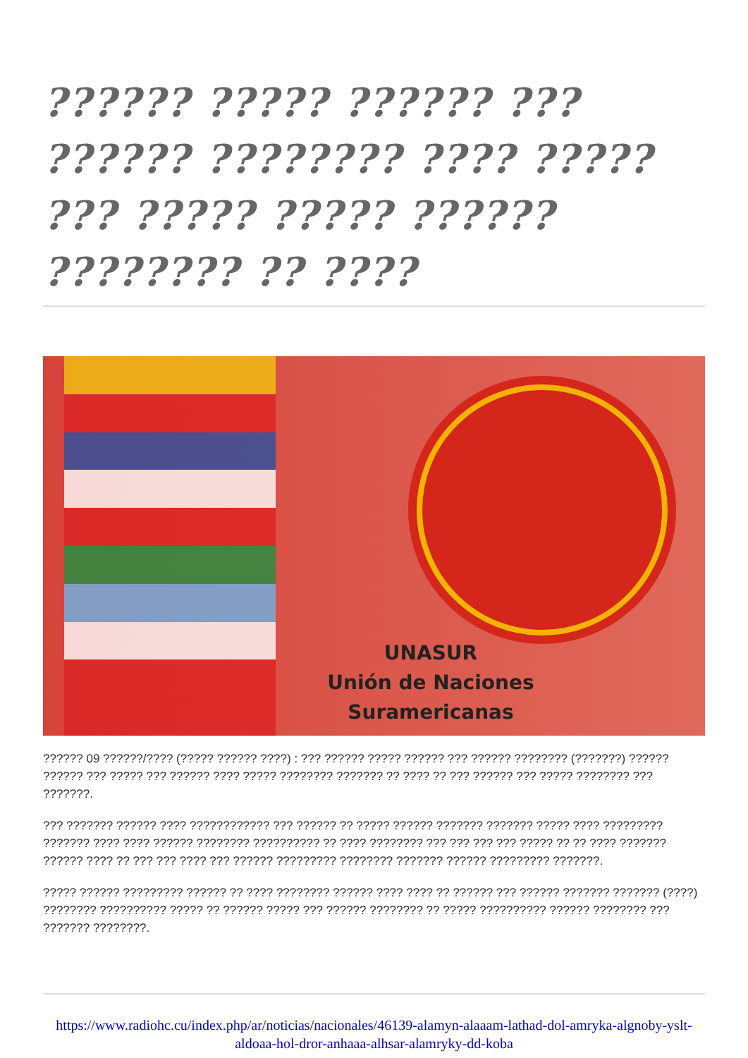?????? ????? ?????? ??? ?????? ???????? ???? ????? ??? ????? ????? ?????? ???????? ?? ????
UNASUR
Unión de Naciones
Suramericanas
?????? 09 ??????/???? (????? ?????? ????) : ??? ?????? ????? ?????? ??? ?????? ???????? (???????) ?????? ?????? ??? ????? ??? ?????? ???? ????? ???????? ??????? ?? ???? ?? ??? ?????? ??? ????? ???????? ??? ???????.
??? ??????? ?????? ???? ???????????? ??? ?????? ?? ????? ?????? ??????? ??????? ????? ???? ????????? ??????? ???? ???? ?????? ???????? ?????????? ?? ???? ???????? ??? ??? ??? ??? ????? ?? ?? ???? ??????? ?????? ???? ?? ??? ??? ???? ??? ?????? ????????? ???????? ??????? ?????? ????????? ???????.
????? ?????? ????????? ?????? ?? ???? ???????? ?????? ???? ???? ?? ?????? ??? ?????? ??????? ??????? (????) ???????? ?????????? ????? ?? ?????? ????? ??? ?????? ???????? ?? ????? ?????????? ?????? ???????? ??? ??????? ????????.
https://www.radiohc.cu/index.php/ar/noticias/nacionales/46139-alamyn-alaaam-lathad-dol-amryka-algnoby-yslt-aldoaa-hol-dror-anhaaa-alhsar-alamryky-dd-koba